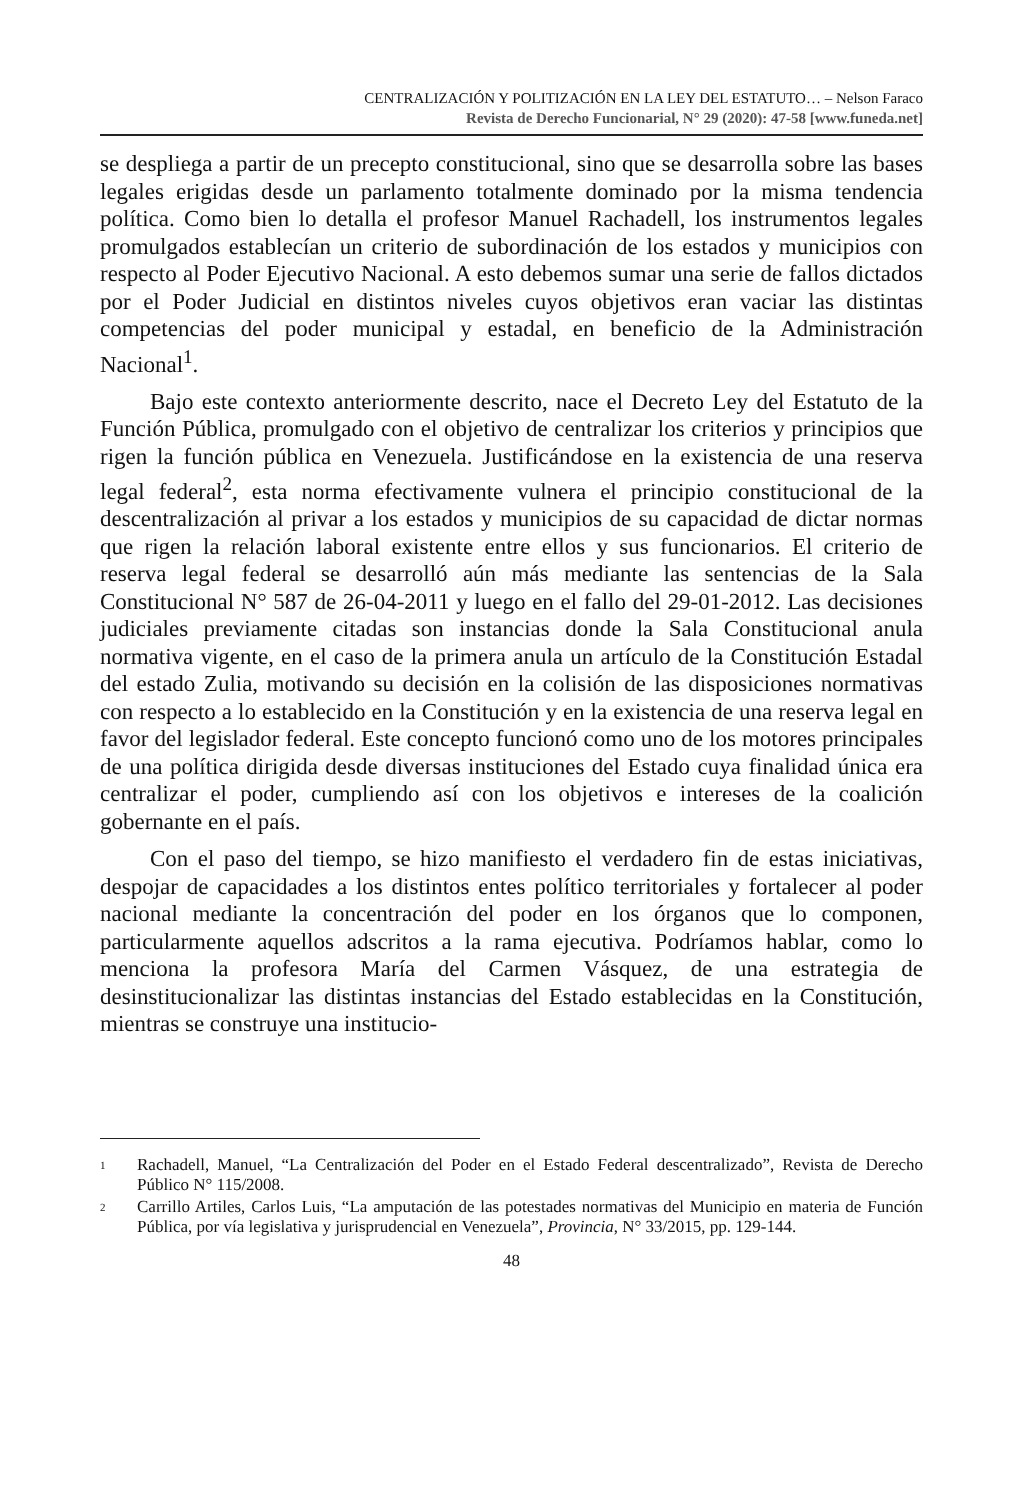CENTRALIZACIÓN Y POLITIZACIÓN EN LA LEY DEL ESTATUTO… – Nelson Faraco
Revista de Derecho Funcionarial, N° 29 (2020): 47-58 [www.funeda.net]
se despliega a partir de un precepto constitucional, sino que se desarrolla sobre las bases legales erigidas desde un parlamento totalmente dominado por la misma tendencia política. Como bien lo detalla el profesor Manuel Rachadell, los instrumentos legales promulgados establecían un criterio de subordinación de los estados y municipios con respecto al Poder Ejecutivo Nacional. A esto debemos sumar una serie de fallos dictados por el Poder Judicial en distintos niveles cuyos objetivos eran vaciar las distintas competencias del poder municipal y estadal, en beneficio de la Administración Nacional<sup>1</sup>.
Bajo este contexto anteriormente descrito, nace el Decreto Ley del Estatuto de la Función Pública, promulgado con el objetivo de centralizar los criterios y principios que rigen la función pública en Venezuela. Justificándose en la existencia de una reserva legal federal<sup>2</sup>, esta norma efectivamente vulnera el principio constitucional de la descentralización al privar a los estados y municipios de su capacidad de dictar normas que rigen la relación laboral existente entre ellos y sus funcionarios. El criterio de reserva legal federal se desarrolló aún más mediante las sentencias de la Sala Constitucional N° 587 de 26-04-2011 y luego en el fallo del 29-01-2012. Las decisiones judiciales previamente citadas son instancias donde la Sala Constitucional anula normativa vigente, en el caso de la primera anula un artículo de la Constitución Estadal del estado Zulia, motivando su decisión en la colisión de las disposiciones normativas con respecto a lo establecido en la Constitución y en la existencia de una reserva legal en favor del legislador federal. Este concepto funcionó como uno de los motores principales de una política dirigida desde diversas instituciones del Estado cuya finalidad única era centralizar el poder, cumpliendo así con los objetivos e intereses de la coalición gobernante en el país.
Con el paso del tiempo, se hizo manifiesto el verdadero fin de estas iniciativas, despojar de capacidades a los distintos entes político territoriales y fortalecer al poder nacional mediante la concentración del poder en los órganos que lo componen, particularmente aquellos adscritos a la rama ejecutiva. Podríamos hablar, como lo menciona la profesora María del Carmen Vásquez, de una estrategia de desinstitucionalizar las distintas instancias del Estado establecidas en la Constitución, mientras se construye una institucio-
<sup>1</sup> Rachadell, Manuel, “La Centralización del Poder en el Estado Federal descentralizado”, Revista de Derecho Público N° 115/2008.
<sup>2</sup> Carrillo Artiles, Carlos Luis, “La amputación de las potestades normativas del Municipio en materia de Función Pública, por vía legislativa y jurisprudencial en Venezuela”, Provincia, N° 33/2015, pp. 129-144.
48